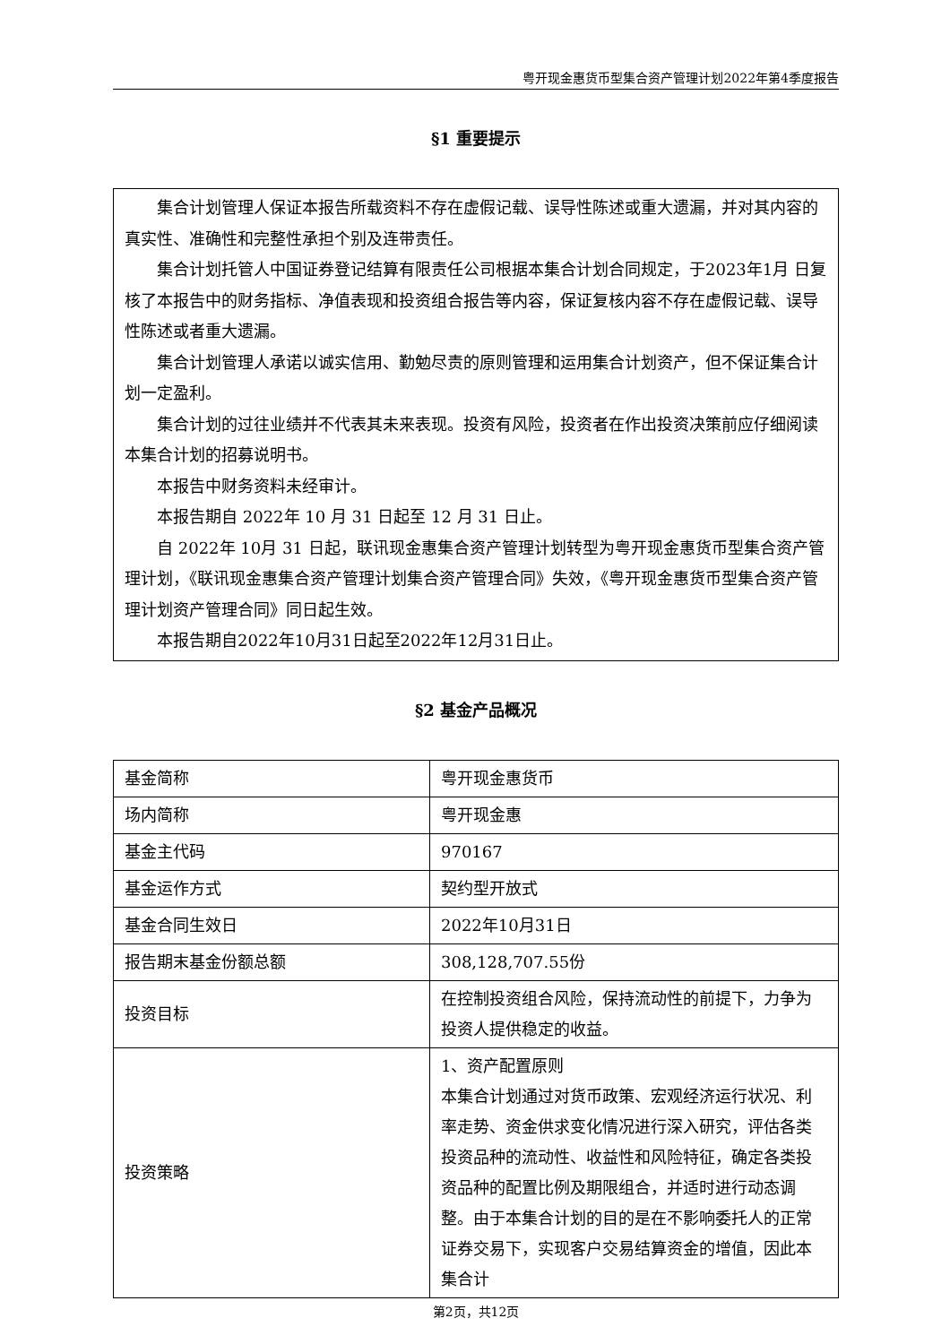粤开现金惠货币型集合资产管理计划2022年第4季度报告
§1 重要提示
集合计划管理人保证本报告所载资料不存在虚假记载、误导性陈述或重大遗漏，并对其内容的真实性、准确性和完整性承担个别及连带责任。
集合计划托管人中国证券登记结算有限责任公司根据本集合计划合同规定，于2023年1月 日复核了本报告中的财务指标、净值表现和投资组合报告等内容，保证复核内容不存在虚假记载、误导性陈述或者重大遗漏。
集合计划管理人承诺以诚实信用、勤勉尽责的原则管理和运用集合计划资产，但不保证集合计划一定盈利。
集合计划的过往业绩并不代表其未来表现。投资有风险，投资者在作出投资决策前应仔细阅读本集合计划的招募说明书。
本报告中财务资料未经审计。
本报告期自 2022年 10 月 31 日起至 12 月 31 日止。
自 2022年 10月 31 日起，联讯现金惠集合资产管理计划转型为粤开现金惠货币型集合资产管理计划，《联讯现金惠集合资产管理计划集合资产管理合同》失效，《粤开现金惠货币型集合资产管理计划资产管理合同》同日起生效。
本报告期自2022年10月31日起至2022年12月31日止。
§2 基金产品概况
| 基金简称 | 粤开现金惠货币 |
| 场内简称 | 粤开现金惠 |
| 基金主代码 | 970167 |
| 基金运作方式 | 契约型开放式 |
| 基金合同生效日 | 2022年10月31日 |
| 报告期末基金份额总额 | 308,128,707.55份 |
| 投资目标 | 在控制投资组合风险，保持流动性的前提下，力争为投资人提供稳定的收益。 |
| 投资策略 | 1、资产配置原则 本集合计划通过对货币政策、宏观经济运行状况、利率走势、资金供求变化情况进行深入研究，评估各类投资品种的流动性、收益性和风险特征，确定各类投资品种的配置比例及期限组合，并适时进行动态调整。由于本集合计划的目的是在不影响委托人的正常证券交易下，实现客户交易结算资金的增值，因此本集合计 |
第2页，共12页